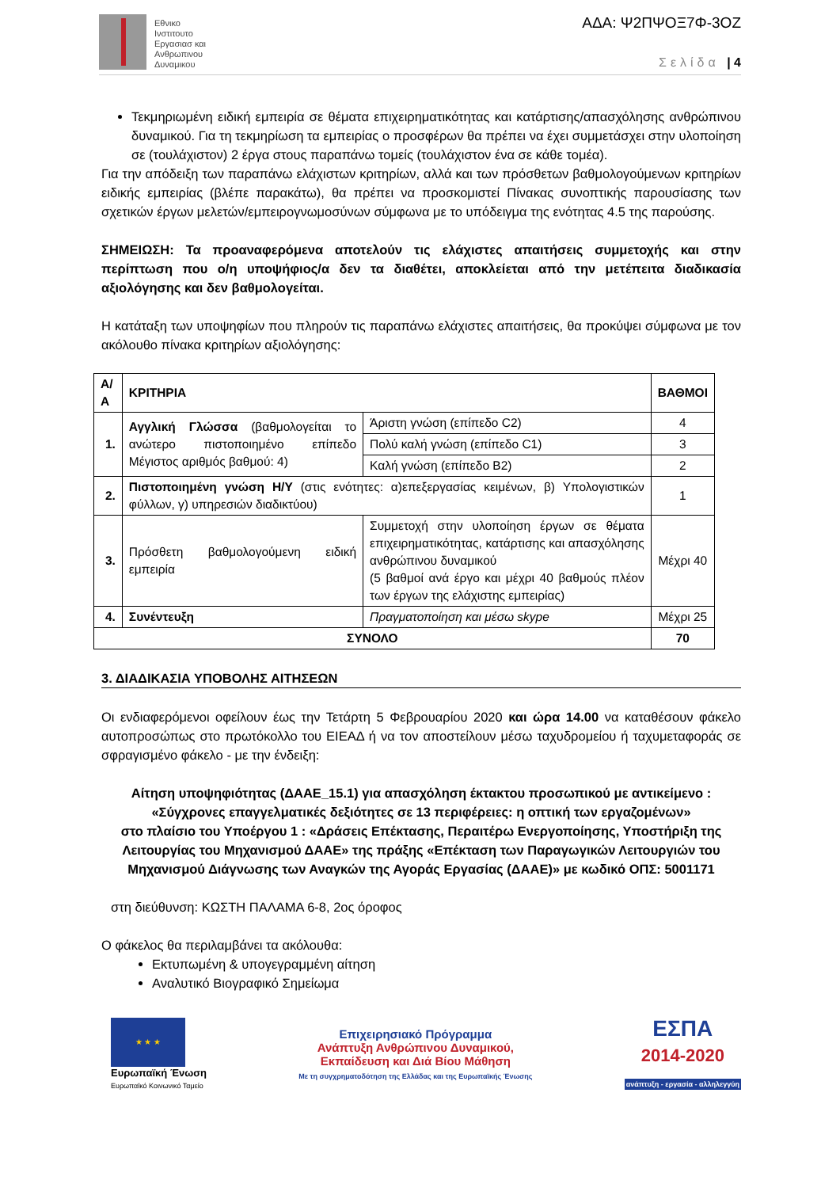Εθνικο
Ινστιτουτο
Εργασιασ και
Ανθρωπινου
Δυναμικου
ΑΔΑ: Ψ2ΠΨΟΞ7Φ-3ΟΖ
Σελίδα | 4
Τεκμηριωμένη ειδική εμπειρία σε θέματα επιχειρηματικότητας και κατάρτισης/απασχόλησης ανθρώπινου δυναμικού. Για τη τεκμηρίωση τα εμπειρίας ο προσφέρων θα πρέπει να έχει συμμετάσχει στην υλοποίηση σε (τουλάχιστον) 2 έργα στους παραπάνω τομείς (τουλάχιστον ένα σε κάθε τομέα).
Για την απόδειξη των παραπάνω ελάχιστων κριτηρίων, αλλά και των πρόσθετων βαθμολογούμενων κριτηρίων ειδικής εμπειρίας (βλέπε παρακάτω), θα πρέπει να προσκομιστεί Πίνακας συνοπτικής παρουσίασης των σχετικών έργων μελετών/εμπειρογνωμοσύνων σύμφωνα με το υπόδειγμα της ενότητας 4.5 της παρούσης.
ΣΗΜΕΙΩΣΗ: Τα προαναφερόμενα αποτελούν τις ελάχιστες απαιτήσεις συμμετοχής και στην περίπτωση που ο/η υποψήφιος/α δεν τα διαθέτει, αποκλείεται από την μετέπειτα διαδικασία αξιολόγησης και δεν βαθμολογείται.
Η κατάταξη των υποψηφίων που πληρούν τις παραπάνω ελάχιστες απαιτήσεις, θα προκύψει σύμφωνα με τον ακόλουθο πίνακα κριτηρίων αξιολόγησης:
| Α/Α | ΚΡΙΤΗΡΙΑ | | ΒΑΘΜΟΙ |
| --- | --- | --- | --- |
| 1. | Αγγλική Γλώσσα (βαθμολογείται το ανώτερο πιστοποιημένο επίπεδο Μέγιστος αριθμός βαθμού: 4) | Άριστη γνώση (επίπεδο C2) | 4 |
| | | Πολύ καλή γνώση (επίπεδο C1) | 3 |
| | | Καλή γνώση (επίπεδο Β2) | 2 |
| 2. | Πιστοποιημένη γνώση Η/Υ (στις ενότητες: α)επεξεργασίας κειμένων, β) Υπολογιστικών φύλλων, γ) υπηρεσιών διαδικτύου) | | 1 |
| 3. | Πρόσθετη βαθμολογούμενη ειδική εμπειρία | Συμμετοχή στην υλοποίηση έργων σε θέματα επιχειρηματικότητας, κατάρτισης και απασχόλησης ανθρώπινου δυναμικού (5 βαθμοί ανά έργο και μέχρι 40 βαθμούς πλέον των έργων της ελάχιστης εμπειρίας) | Μέχρι 40 |
| 4. | Συνέντευξη | Πραγματοποίηση και μέσω skype | Μέχρι 25 |
| ΣΥΝΟΛΟ | | | 70 |
3. ΔΙΑΔΙΚΑΣΙΑ ΥΠΟΒΟΛΗΣ ΑΙΤΗΣΕΩΝ
Οι ενδιαφερόμενοι οφείλουν έως την Τετάρτη 5 Φεβρουαρίου 2020 και ώρα 14.00 να καταθέσουν φάκελο αυτοπροσώπως στο πρωτόκολλο του ΕΙΕΑΔ ή να τον αποστείλουν μέσω ταχυδρομείου ή ταχυμεταφοράς σε σφραγισμένο φάκελο - με την ένδειξη:
Αίτηση υποψηφιότητας (ΔΑΑΕ_15.1) για απασχόληση έκτακτου προσωπικού με αντικείμενο :
«Σύγχρονες επαγγελματικές δεξιότητες σε 13 περιφέρειες: η οπτική των εργαζομένων»
στο πλαίσιο του Υποέργου 1 : «Δράσεις Επέκτασης, Περαιτέρω Ενεργοποίησης, Υποστήριξη της Λειτουργίας του Μηχανισμού ΔΑΑΕ» της πράξης «Επέκταση των Παραγωγικών Λειτουργιών του Μηχανισμού Διάγνωσης των Αναγκών της Αγοράς Εργασίας (ΔΑΑΕ)» με κωδικό ΟΠΣ: 5001171
στη διεύθυνση: ΚΩΣΤΗ ΠΑΛΑΜΑ 6-8, 2ος όροφος
Ο φάκελος θα περιλαμβάνει τα ακόλουθα:
Εκτυπωμένη & υπογεγραμμένη αίτηση
Αναλυτικό Βιογραφικό Σημείωμα
★ ★ ★
Ευρωπαϊκή Ένωση
Ευρωπαϊκό Κοινωνικό Ταμείο
Επιχειρησιακό Πρόγραμμα
Ανάπτυξη Ανθρώπινου Δυναμικού,
Εκπαίδευση και Διά Βίου Μάθηση
Με τη συγχρηματοδότηση της Ελλάδας και της Ευρωπαϊκής Ένωσης
ΕΣΠΑ
2014-2020
ανάπτυξη - εργασία - αλληλεγγύη